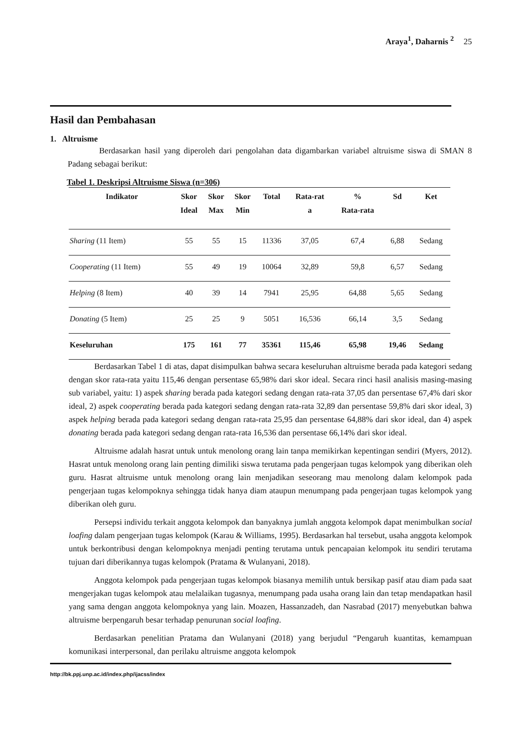Araya<sup>1</sup>, Daharnis <sup>2</sup> 25
Hasil dan Pembahasan
1. Altruisme
Berdasarkan hasil yang diperoleh dari pengolahan data digambarkan variabel altruisme siswa di SMAN 8 Padang sebagai berikut:
Tabel 1. Deskripsi Altruisme Siswa (n=306)
| Indikator | Skor Ideal | Skor Max | Skor Min | Total | Rata-rat a | % Rata-rata | Sd | Ket |
| --- | --- | --- | --- | --- | --- | --- | --- | --- |
| Sharing (11 Item) | 55 | 55 | 15 | 11336 | 37,05 | 67,4 | 6,88 | Sedang |
| Cooperating (11 Item) | 55 | 49 | 19 | 10064 | 32,89 | 59,8 | 6,57 | Sedang |
| Helping (8 Item) | 40 | 39 | 14 | 7941 | 25,95 | 64,88 | 5,65 | Sedang |
| Donating (5 Item) | 25 | 25 | 9 | 5051 | 16,536 | 66,14 | 3,5 | Sedang |
| Keseluruhan | 175 | 161 | 77 | 35361 | 115,46 | 65,98 | 19,46 | Sedang |
Berdasarkan Tabel 1 di atas, dapat disimpulkan bahwa secara keseluruhan altruisme berada pada kategori sedang dengan skor rata-rata yaitu 115,46 dengan persentase 65,98% dari skor ideal. Secara rinci hasil analisis masing-masing sub variabel, yaitu: 1) aspek sharing berada pada kategori sedang dengan rata-rata 37,05 dan persentase 67,4% dari skor ideal, 2) aspek cooperating berada pada kategori sedang dengan rata-rata 32,89 dan persentase 59,8% dari skor ideal, 3) aspek helping berada pada kategori sedang dengan rata-rata 25,95 dan persentase 64,88% dari skor ideal, dan 4) aspek donating berada pada kategori sedang dengan rata-rata 16,536 dan persentase 66,14% dari skor ideal.
Altruisme adalah hasrat untuk untuk menolong orang lain tanpa memikirkan kepentingan sendiri (Myers, 2012). Hasrat untuk menolong orang lain penting dimiliki siswa terutama pada pengerjaan tugas kelompok yang diberikan oleh guru. Hasrat altruisme untuk menolong orang lain menjadikan seseorang mau menolong dalam kelompok pada pengerjaan tugas kelompoknya sehingga tidak hanya diam ataupun menumpang pada pengerjaan tugas kelompok yang diberikan oleh guru.
Persepsi individu terkait anggota kelompok dan banyaknya jumlah anggota kelompok dapat menimbulkan social loafing dalam pengerjaan tugas kelompok (Karau & Williams, 1995). Berdasarkan hal tersebut, usaha anggota kelompok untuk berkontribusi dengan kelompoknya menjadi penting terutama untuk pencapaian kelompok itu sendiri terutama tujuan dari diberikannya tugas kelompok (Pratama & Wulanyani, 2018).
Anggota kelompok pada pengerjaan tugas kelompok biasanya memilih untuk bersikap pasif atau diam pada saat mengerjakan tugas kelompok atau melalaikan tugasnya, menumpang pada usaha orang lain dan tetap mendapatkan hasil yang sama dengan anggota kelompoknya yang lain. Moazen, Hassanzadeh, dan Nasrabad (2017) menyebutkan bahwa altruisme berpengaruh besar terhadap penurunan social loafing.
Berdasarkan penelitian Pratama dan Wulanyani (2018) yang berjudul “Pengaruh kuantitas, kemampuan komunikasi interpersonal, dan perilaku altruisme anggota kelompok
http://bk.ppj.unp.ac.id/index.php/ijacss/index